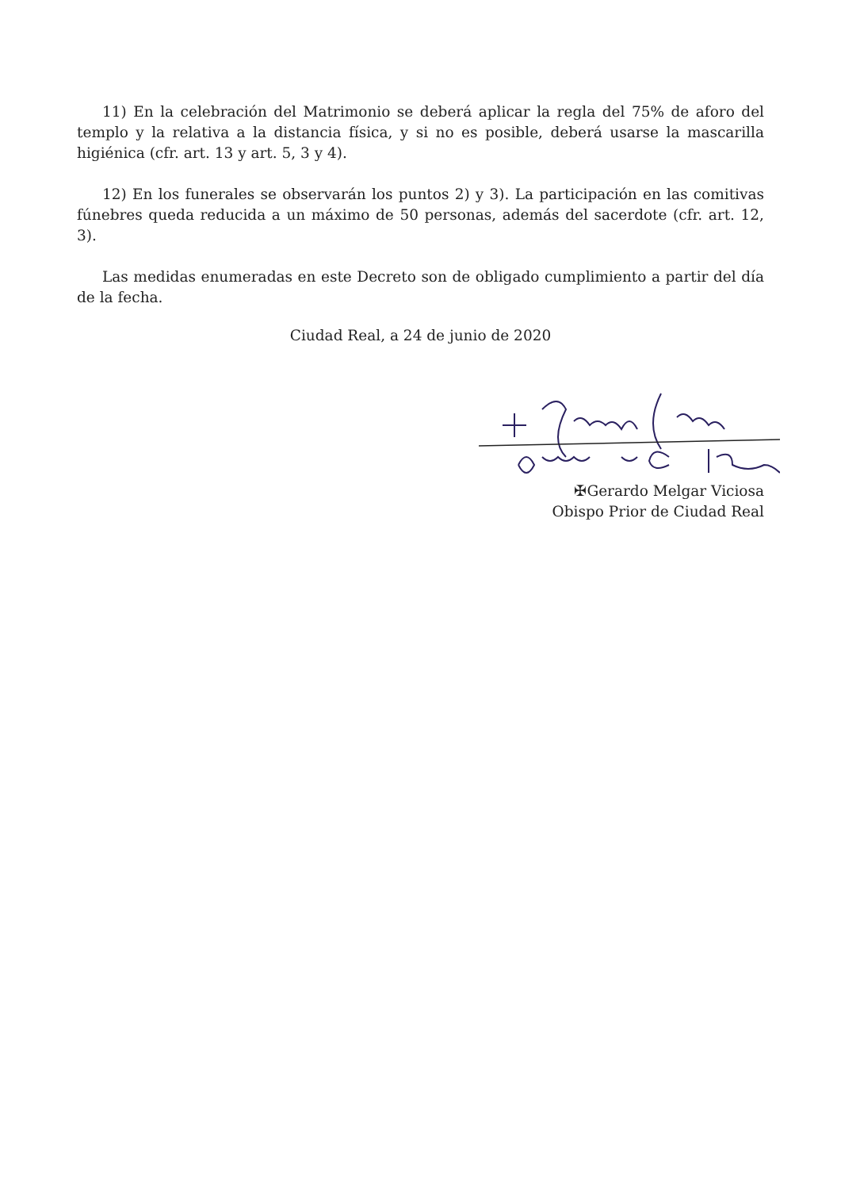11) En la celebración del Matrimonio se deberá aplicar la regla del 75% de aforo del templo y la relativa a la distancia física, y si no es posible, deberá usarse la mascarilla higiénica (cfr. art. 13 y art. 5, 3 y 4).
12) En los funerales se observarán los puntos 2) y 3). La participación en las comitivas fúnebres queda reducida a un máximo de 50 personas, además del sacerdote (cfr. art. 12, 3).
Las medidas enumeradas en este Decreto son de obligado cumplimiento a partir del día de la fecha.
Ciudad Real, a 24 de junio de 2020
✠Gerardo Melgar Viciosa
Obispo Prior de Ciudad Real